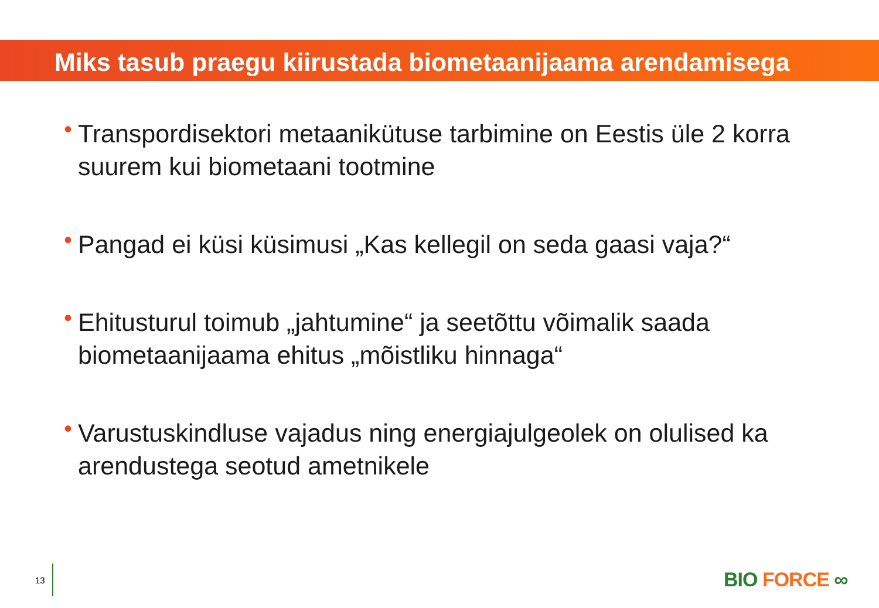Miks tasub praegu kiirustada biometaanijaama arendamisega
• Transpordisektori metaanikütuse tarbimine on Eestis üle 2 korra suurem kui biometaani tootmine
• Pangad ei küsi küsimusi „Kas kellegil on seda gaasi vaja?“
• Ehitusturul toimub „jahtumine“ ja seetõttu võimalik saada biometaanijaama ehitus „mõistliku hinnaga“
• Varustuskindluse vajadus ning energiajulgeolek on olulised ka arendustega seotud ametnikele
13 BIO FORCE ∞